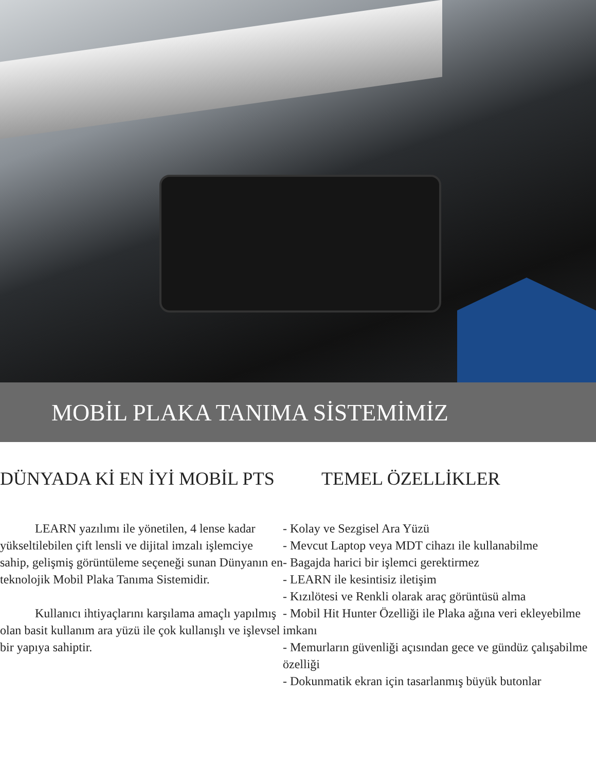MOBİL PLAKA TANIMA SİSTEMİMİZ
DÜNYADA Kİ EN İYİ MOBİL PTS
LEARN yazılımı ile yönetilen, 4 lense kadar yükseltilebilen çift lensli ve dijital imzalı işlemciye sahip, gelişmiş görüntüleme seçeneği sunan Dünyanın en teknolojik Mobil Plaka Tanıma Sistemidir.
Kullanıcı ihtiyaçlarını karşılama amaçlı yapılmış olan basit kullanım ara yüzü ile çok kullanışlı ve işlevsel bir yapıya sahiptir.
TEMEL ÖZELLİKLER
- Kolay ve Sezgisel Ara Yüzü
- Mevcut Laptop veya MDT cihazı ile kullanabilme
- Bagajda harici bir işlemci gerektirmez
- LEARN ile kesintisiz iletişim
- Kızılötesi ve Renkli olarak araç görüntüsü alma
- Mobil Hit Hunter Özelliği ile Plaka ağına veri ekleyebilme imkanı
- Memurların güvenliği açısından gece ve gündüz çalışabilme özelliği
- Dokunmatik ekran için tasarlanmış büyük butonlar